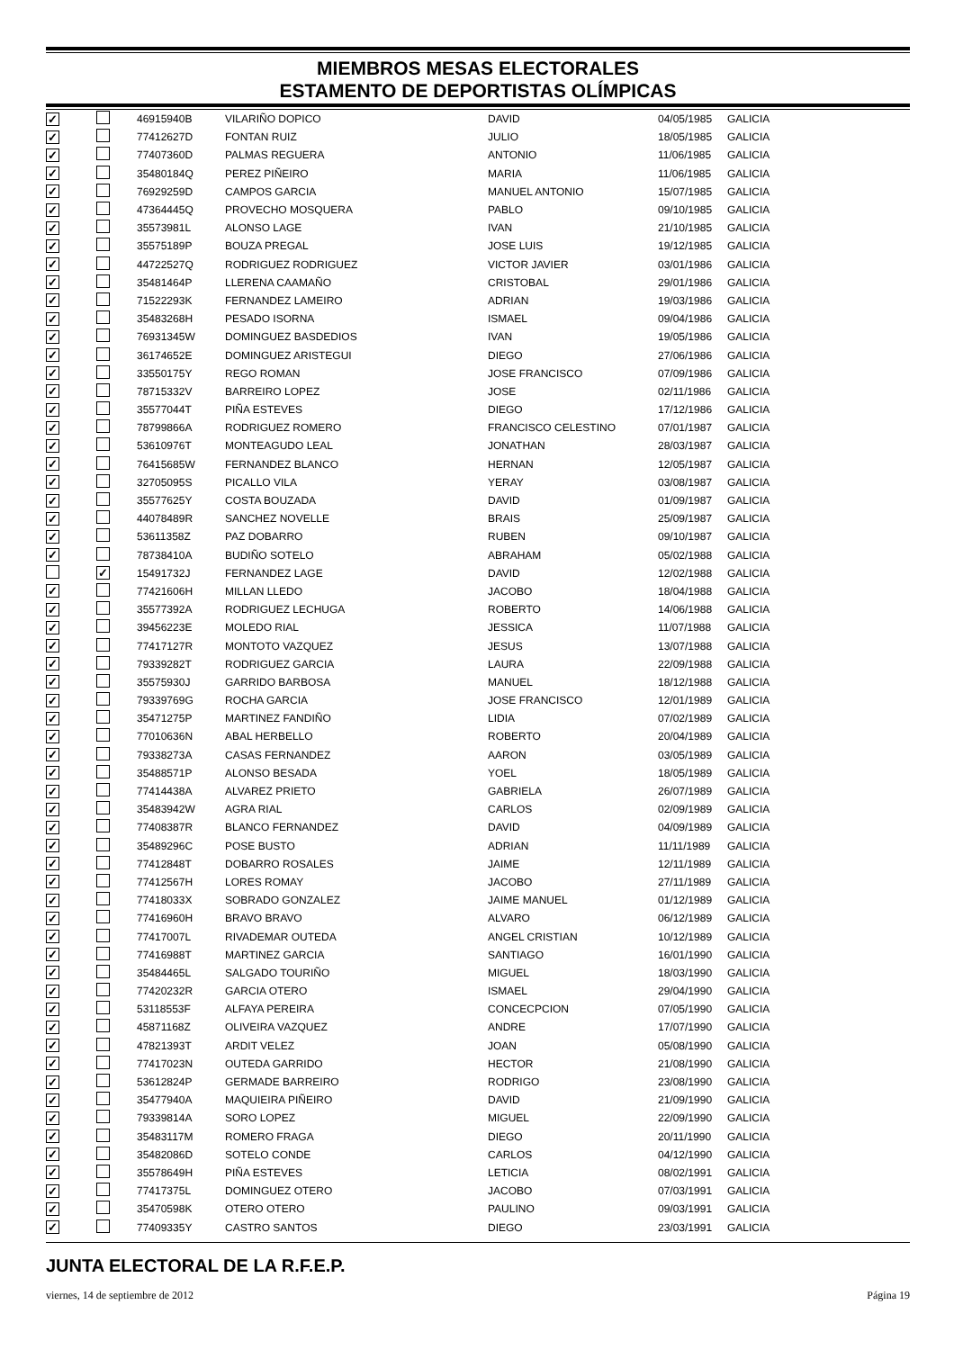MIEMBROS MESAS ELECTORALES
ESTAMENTO DE DEPORTISTAS OLÍMPICAS
| ✓ | | 46915940B | VILARIÑO DOPICO | DAVID | 04/05/1985 | GALICIA |
| ✓ | | 77412627D | FONTAN RUIZ | JULIO | 18/05/1985 | GALICIA |
| ✓ | | 77407360D | PALMAS REGUERA | ANTONIO | 11/06/1985 | GALICIA |
| ✓ | | 35480184Q | PEREZ PIÑEIRO | MARIA | 11/06/1985 | GALICIA |
| ✓ | | 76929259D | CAMPOS GARCIA | MANUEL ANTONIO | 15/07/1985 | GALICIA |
| ✓ | | 47364445Q | PROVECHO MOSQUERA | PABLO | 09/10/1985 | GALICIA |
| ✓ | | 35573981L | ALONSO LAGE | IVAN | 21/10/1985 | GALICIA |
| ✓ | | 35575189P | BOUZA PREGAL | JOSE LUIS | 19/12/1985 | GALICIA |
| ✓ | | 44722527Q | RODRIGUEZ RODRIGUEZ | VICTOR JAVIER | 03/01/1986 | GALICIA |
| ✓ | | 35481464P | LLERENA CAAMAÑO | CRISTOBAL | 29/01/1986 | GALICIA |
| ✓ | | 71522293K | FERNANDEZ LAMEIRO | ADRIAN | 19/03/1986 | GALICIA |
| ✓ | | 35483268H | PESADO ISORNA | ISMAEL | 09/04/1986 | GALICIA |
| ✓ | | 76931345W | DOMINGUEZ BASDEDIOS | IVAN | 19/05/1986 | GALICIA |
| ✓ | | 36174652E | DOMINGUEZ ARISTEGUI | DIEGO | 27/06/1986 | GALICIA |
| ✓ | | 33550175Y | REGO ROMAN | JOSE FRANCISCO | 07/09/1986 | GALICIA |
| ✓ | | 78715332V | BARREIRO LOPEZ | JOSE | 02/11/1986 | GALICIA |
| ✓ | | 35577044T | PIÑA ESTEVES | DIEGO | 17/12/1986 | GALICIA |
| ✓ | | 78799866A | RODRIGUEZ ROMERO | FRANCISCO CELESTINO | 07/01/1987 | GALICIA |
| ✓ | | 53610976T | MONTEAGUDO LEAL | JONATHAN | 28/03/1987 | GALICIA |
| ✓ | | 76415685W | FERNANDEZ BLANCO | HERNAN | 12/05/1987 | GALICIA |
| ✓ | | 32705095S | PICALLO VILA | YERAY | 03/08/1987 | GALICIA |
| ✓ | | 35577625Y | COSTA BOUZADA | DAVID | 01/09/1987 | GALICIA |
| ✓ | | 44078489R | SANCHEZ NOVELLE | BRAIS | 25/09/1987 | GALICIA |
| ✓ | | 53611358Z | PAZ DOBARRO | RUBEN | 09/10/1987 | GALICIA |
| ✓ | | 78738410A | BUDIÑO SOTELO | ABRAHAM | 05/02/1988 | GALICIA |
| | ✓ | 15491732J | FERNANDEZ LAGE | DAVID | 12/02/1988 | GALICIA |
| ✓ | | 77421606H | MILLAN LLEDO | JACOBO | 18/04/1988 | GALICIA |
| ✓ | | 35577392A | RODRIGUEZ LECHUGA | ROBERTO | 14/06/1988 | GALICIA |
| ✓ | | 39456223E | MOLEDO RIAL | JESSICA | 11/07/1988 | GALICIA |
| ✓ | | 77417127R | MONTOTO VAZQUEZ | JESUS | 13/07/1988 | GALICIA |
| ✓ | | 79339282T | RODRIGUEZ GARCIA | LAURA | 22/09/1988 | GALICIA |
| ✓ | | 35575930J | GARRIDO BARBOSA | MANUEL | 18/12/1988 | GALICIA |
| ✓ | | 79339769G | ROCHA GARCIA | JOSE FRANCISCO | 12/01/1989 | GALICIA |
| ✓ | | 35471275P | MARTINEZ FANDIÑO | LIDIA | 07/02/1989 | GALICIA |
| ✓ | | 77010636N | ABAL HERBELLO | ROBERTO | 20/04/1989 | GALICIA |
| ✓ | | 79338273A | CASAS FERNANDEZ | AARON | 03/05/1989 | GALICIA |
| ✓ | | 35488571P | ALONSO BESADA | YOEL | 18/05/1989 | GALICIA |
| ✓ | | 77414438A | ALVAREZ PRIETO | GABRIELA | 26/07/1989 | GALICIA |
| ✓ | | 35483942W | AGRA RIAL | CARLOS | 02/09/1989 | GALICIA |
| ✓ | | 77408387R | BLANCO FERNANDEZ | DAVID | 04/09/1989 | GALICIA |
| ✓ | | 35489296C | POSE BUSTO | ADRIAN | 11/11/1989 | GALICIA |
| ✓ | | 77412848T | DOBARRO ROSALES | JAIME | 12/11/1989 | GALICIA |
| ✓ | | 77412567H | LORES ROMAY | JACOBO | 27/11/1989 | GALICIA |
| ✓ | | 77418033X | SOBRADO GONZALEZ | JAIME MANUEL | 01/12/1989 | GALICIA |
| ✓ | | 77416960H | BRAVO BRAVO | ALVARO | 06/12/1989 | GALICIA |
| ✓ | | 77417007L | RIVADEMAR OUTEDA | ANGEL CRISTIAN | 10/12/1989 | GALICIA |
| ✓ | | 77416988T | MARTINEZ GARCIA | SANTIAGO | 16/01/1990 | GALICIA |
| ✓ | | 35484465L | SALGADO TOURIÑO | MIGUEL | 18/03/1990 | GALICIA |
| ✓ | | 77420232R | GARCIA OTERO | ISMAEL | 29/04/1990 | GALICIA |
| ✓ | | 53118553F | ALFAYA PEREIRA | CONCECPCION | 07/05/1990 | GALICIA |
| ✓ | | 45871168Z | OLIVEIRA VAZQUEZ | ANDRE | 17/07/1990 | GALICIA |
| ✓ | | 47821393T | ARDIT VELEZ | JOAN | 05/08/1990 | GALICIA |
| ✓ | | 77417023N | OUTEDA GARRIDO | HECTOR | 21/08/1990 | GALICIA |
| ✓ | | 53612824P | GERMADE BARREIRO | RODRIGO | 23/08/1990 | GALICIA |
| ✓ | | 35477940A | MAQUIEIRA PIÑEIRO | DAVID | 21/09/1990 | GALICIA |
| ✓ | | 79339814A | SORO LOPEZ | MIGUEL | 22/09/1990 | GALICIA |
| ✓ | | 35483117M | ROMERO FRAGA | DIEGO | 20/11/1990 | GALICIA |
| ✓ | | 35482086D | SOTELO CONDE | CARLOS | 04/12/1990 | GALICIA |
| ✓ | | 35578649H | PIÑA ESTEVES | LETICIA | 08/02/1991 | GALICIA |
| ✓ | | 77417375L | DOMINGUEZ OTERO | JACOBO | 07/03/1991 | GALICIA |
| ✓ | | 35470598K | OTERO OTERO | PAULINO | 09/03/1991 | GALICIA |
| ✓ | | 77409335Y | CASTRO SANTOS | DIEGO | 23/03/1991 | GALICIA |
JUNTA ELECTORAL DE LA R.F.E.P.
viernes, 14 de septiembre de 2012 Página 19